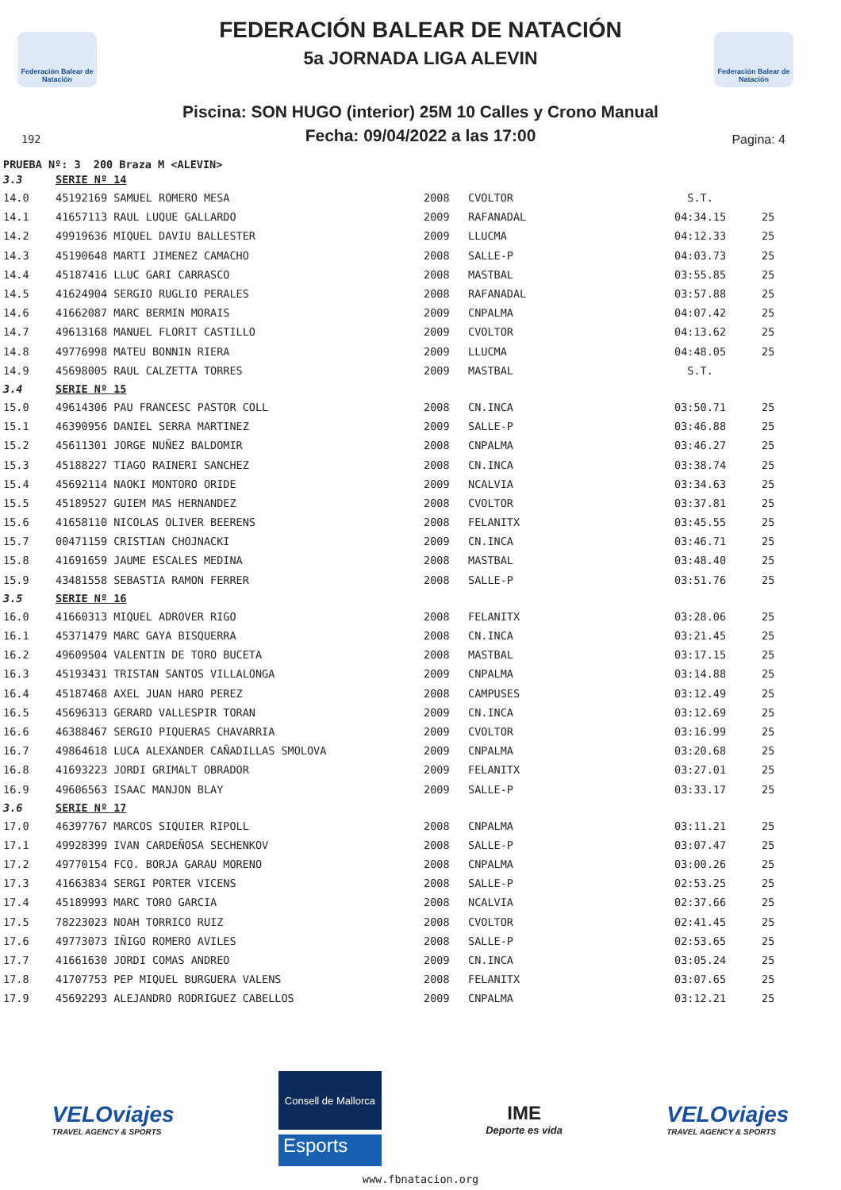Federación Balear de Natación
Federación Balear de Natación
FEDERACIÓN BALEAR DE NATACIÓN
5a JORNADA LIGA ALEVIN
Piscina: SON HUGO (interior) 25M 10 Calles y Crono Manual
Fecha: 09/04/2022 a las 17:00
192 Pagina: 4
PRUEBA Nº: 3 200 Braza M <ALEVIN>
| 3.3 | SERIE Nº 14 | | | | |
| 14.0 | 45192169 SAMUEL ROMERO MESA | 2008 | CVOLTOR | S.T. | |
| 14.1 | 41657113 RAUL LUQUE GALLARDO | 2009 | RAFANADAL | 04:34.15 | 25 |
| 14.2 | 49919636 MIQUEL DAVIU BALLESTER | 2009 | LLUCMA | 04:12.33 | 25 |
| 14.3 | 45190648 MARTI JIMENEZ CAMACHO | 2008 | SALLE-P | 04:03.73 | 25 |
| 14.4 | 45187416 LLUC GARI CARRASCO | 2008 | MASTBAL | 03:55.85 | 25 |
| 14.5 | 41624904 SERGIO RUGLIO PERALES | 2008 | RAFANADAL | 03:57.88 | 25 |
| 14.6 | 41662087 MARC BERMIN MORAIS | 2009 | CNPALMA | 04:07.42 | 25 |
| 14.7 | 49613168 MANUEL FLORIT CASTILLO | 2009 | CVOLTOR | 04:13.62 | 25 |
| 14.8 | 49776998 MATEU BONNIN RIERA | 2009 | LLUCMA | 04:48.05 | 25 |
| 14.9 | 45698005 RAUL CALZETTA TORRES | 2009 | MASTBAL | S.T. | |
| 3.4 | SERIE Nº 15 | | | | |
| 15.0 | 49614306 PAU FRANCESC PASTOR COLL | 2008 | CN.INCA | 03:50.71 | 25 |
| 15.1 | 46390956 DANIEL SERRA MARTINEZ | 2009 | SALLE-P | 03:46.88 | 25 |
| 15.2 | 45611301 JORGE NUÑEZ BALDOMIR | 2008 | CNPALMA | 03:46.27 | 25 |
| 15.3 | 45188227 TIAGO RAINERI SANCHEZ | 2008 | CN.INCA | 03:38.74 | 25 |
| 15.4 | 45692114 NAOKI MONTORO ORIDE | 2009 | NCALVIA | 03:34.63 | 25 |
| 15.5 | 45189527 GUIEM MAS HERNANDEZ | 2008 | CVOLTOR | 03:37.81 | 25 |
| 15.6 | 41658110 NICOLAS OLIVER BEERENS | 2008 | FELANITX | 03:45.55 | 25 |
| 15.7 | 00471159 CRISTIAN CHOJNACKI | 2009 | CN.INCA | 03:46.71 | 25 |
| 15.8 | 41691659 JAUME ESCALES MEDINA | 2008 | MASTBAL | 03:48.40 | 25 |
| 15.9 | 43481558 SEBASTIA RAMON FERRER | 2008 | SALLE-P | 03:51.76 | 25 |
| 3.5 | SERIE Nº 16 | | | | |
| 16.0 | 41660313 MIQUEL ADROVER RIGO | 2008 | FELANITX | 03:28.06 | 25 |
| 16.1 | 45371479 MARC GAYA BISQUERRA | 2008 | CN.INCA | 03:21.45 | 25 |
| 16.2 | 49609504 VALENTIN DE TORO BUCETA | 2008 | MASTBAL | 03:17.15 | 25 |
| 16.3 | 45193431 TRISTAN SANTOS VILLALONGA | 2009 | CNPALMA | 03:14.88 | 25 |
| 16.4 | 45187468 AXEL JUAN HARO PEREZ | 2008 | CAMPUSES | 03:12.49 | 25 |
| 16.5 | 45696313 GERARD VALLESPIR TORAN | 2009 | CN.INCA | 03:12.69 | 25 |
| 16.6 | 46388467 SERGIO PIQUERAS CHAVARRIA | 2009 | CVOLTOR | 03:16.99 | 25 |
| 16.7 | 49864618 LUCA ALEXANDER CAÑADILLAS SMOLOVA | 2009 | CNPALMA | 03:20.68 | 25 |
| 16.8 | 41693223 JORDI GRIMALT OBRADOR | 2009 | FELANITX | 03:27.01 | 25 |
| 16.9 | 49606563 ISAAC MANJON BLAY | 2009 | SALLE-P | 03:33.17 | 25 |
| 3.6 | SERIE Nº 17 | | | | |
| 17.0 | 46397767 MARCOS SIQUIER RIPOLL | 2008 | CNPALMA | 03:11.21 | 25 |
| 17.1 | 49928399 IVAN CARDEÑOSA SECHENKOV | 2008 | SALLE-P | 03:07.47 | 25 |
| 17.2 | 49770154 FCO. BORJA GARAU MORENO | 2008 | CNPALMA | 03:00.26 | 25 |
| 17.3 | 41663834 SERGI PORTER VICENS | 2008 | SALLE-P | 02:53.25 | 25 |
| 17.4 | 45189993 MARC TORO GARCIA | 2008 | NCALVIA | 02:37.66 | 25 |
| 17.5 | 78223023 NOAH TORRICO RUIZ | 2008 | CVOLTOR | 02:41.45 | 25 |
| 17.6 | 49773073 IÑIGO ROMERO AVILES | 2008 | SALLE-P | 02:53.65 | 25 |
| 17.7 | 41661630 JORDI COMAS ANDREO | 2009 | CN.INCA | 03:05.24 | 25 |
| 17.8 | 41707753 PEP MIQUEL BURGUERA VALENS | 2008 | FELANITX | 03:07.65 | 25 |
| 17.9 | 45692293 ALEJANDRO RODRIGUEZ CABELLOS | 2009 | CNPALMA | 03:12.21 | 25 |
VELOviajes
TRAVEL AGENCY & SPORTS
Consell de Mallorca
Esports
IME
Deporte es vida
VELOviajes
TRAVEL AGENCY & SPORTS
www.fbnatacion.org